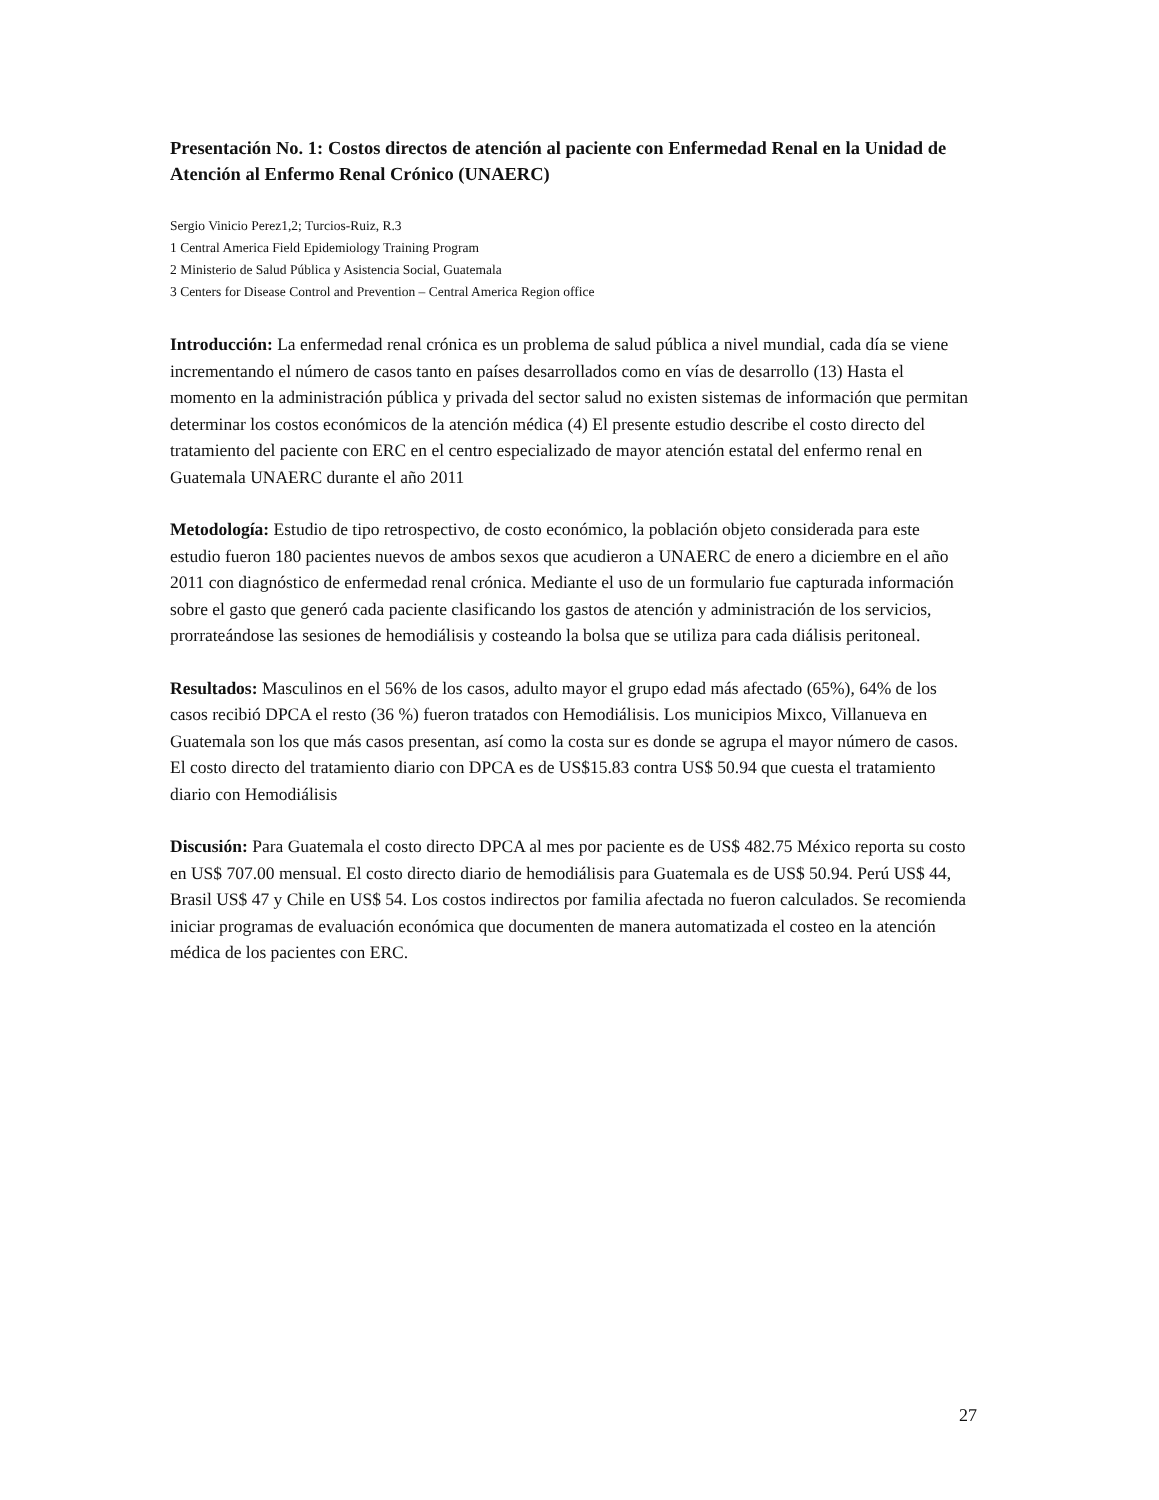Presentación No. 1: Costos directos de atención al paciente con Enfermedad Renal en la Unidad de Atención al Enfermo Renal Crónico (UNAERC)
Sergio Vinicio Perez1,2; Turcios-Ruiz, R.3
1 Central America Field Epidemiology Training Program
2 Ministerio de Salud Pública y Asistencia Social, Guatemala
3 Centers for Disease Control and Prevention – Central America Region office
Introducción: La enfermedad renal crónica es un problema de salud pública a nivel mundial, cada día se viene incrementando el número de casos tanto en países desarrollados como en vías de desarrollo (13) Hasta el momento en la administración pública y privada del sector salud no existen sistemas de información que permitan determinar los costos económicos de la atención médica (4) El presente estudio describe el costo directo del tratamiento del paciente con ERC en el centro especializado de mayor atención estatal del enfermo renal en Guatemala UNAERC durante el año 2011
Metodología: Estudio de tipo retrospectivo, de costo económico, la población objeto considerada para este estudio fueron 180 pacientes nuevos de ambos sexos que acudieron a UNAERC de enero a diciembre en el año 2011 con diagnóstico de enfermedad renal crónica. Mediante el uso de un formulario fue capturada información sobre el gasto que generó cada paciente clasificando los gastos de atención y administración de los servicios, prorrateándose las sesiones de hemodiálisis y costeando la bolsa que se utiliza para cada diálisis peritoneal.
Resultados: Masculinos en el 56% de los casos, adulto mayor el grupo edad más afectado (65%), 64% de los casos recibió DPCA el resto (36 %) fueron tratados con Hemodiálisis. Los municipios Mixco, Villanueva en Guatemala son los que más casos presentan, así como la costa sur es donde se agrupa el mayor número de casos. El costo directo del tratamiento diario con DPCA es de US$15.83 contra US$ 50.94 que cuesta el tratamiento diario con Hemodiálisis
Discusión: Para Guatemala el costo directo DPCA al mes por paciente es de US$ 482.75 México reporta su costo en US$ 707.00 mensual. El costo directo diario de hemodiálisis para Guatemala es de US$ 50.94. Perú US$ 44, Brasil US$ 47 y Chile en US$ 54. Los costos indirectos por familia afectada no fueron calculados. Se recomienda iniciar programas de evaluación económica que documenten de manera automatizada el costeo en la atención médica de los pacientes con ERC.
27